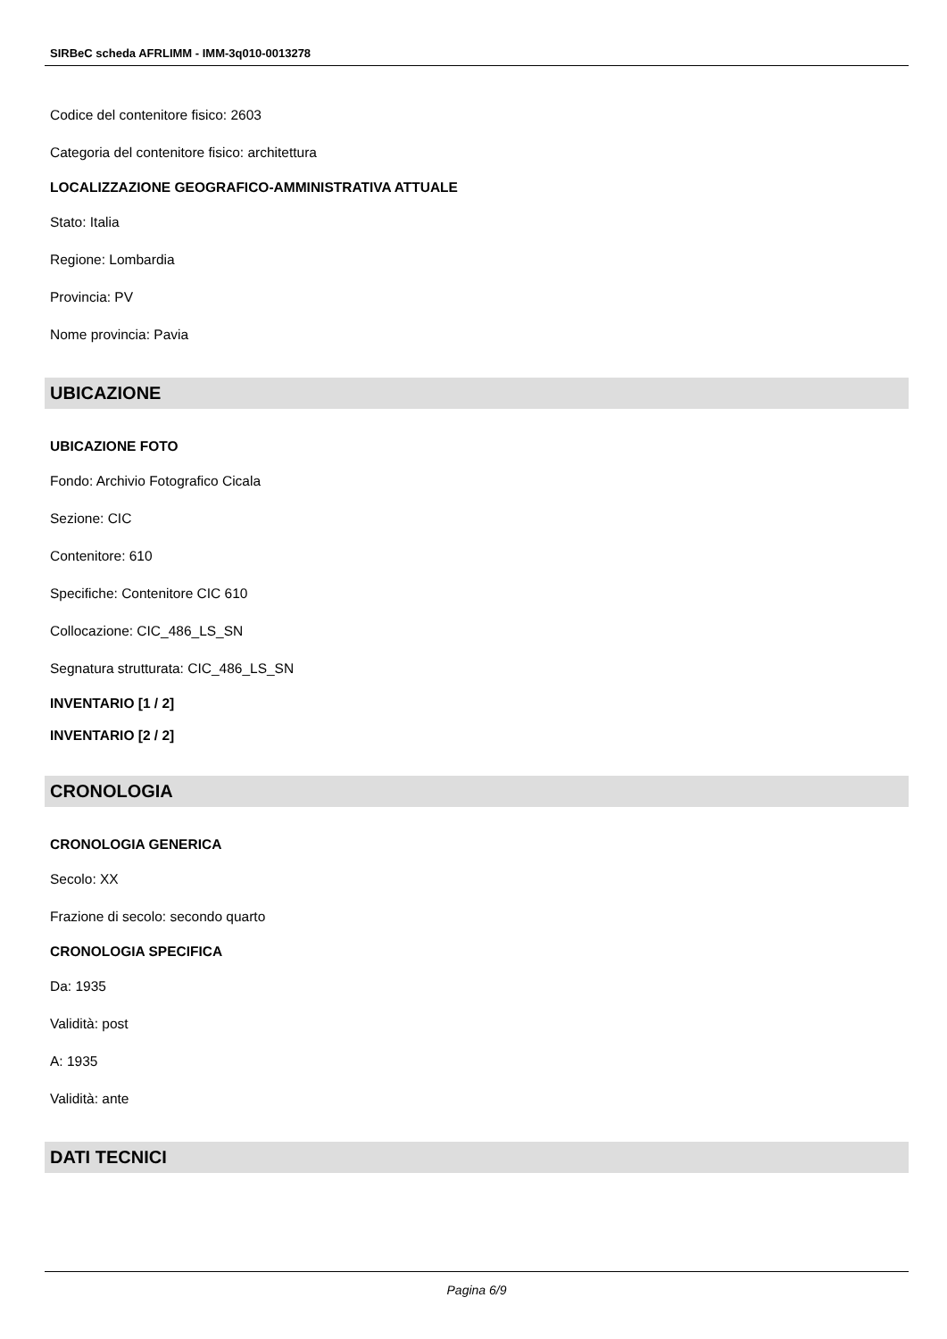SIRBeC scheda AFRLIMM - IMM-3q010-0013278
Codice del contenitore fisico: 2603
Categoria del contenitore fisico: architettura
LOCALIZZAZIONE GEOGRAFICO-AMMINISTRATIVA ATTUALE
Stato: Italia
Regione: Lombardia
Provincia: PV
Nome provincia: Pavia
UBICAZIONE
UBICAZIONE FOTO
Fondo: Archivio Fotografico Cicala
Sezione: CIC
Contenitore: 610
Specifiche: Contenitore CIC 610
Collocazione: CIC_486_LS_SN
Segnatura strutturata: CIC_486_LS_SN
INVENTARIO [1 / 2]
INVENTARIO [2 / 2]
CRONOLOGIA
CRONOLOGIA GENERICA
Secolo: XX
Frazione di secolo: secondo quarto
CRONOLOGIA SPECIFICA
Da: 1935
Validità: post
A: 1935
Validità: ante
DATI TECNICI
Pagina 6/9